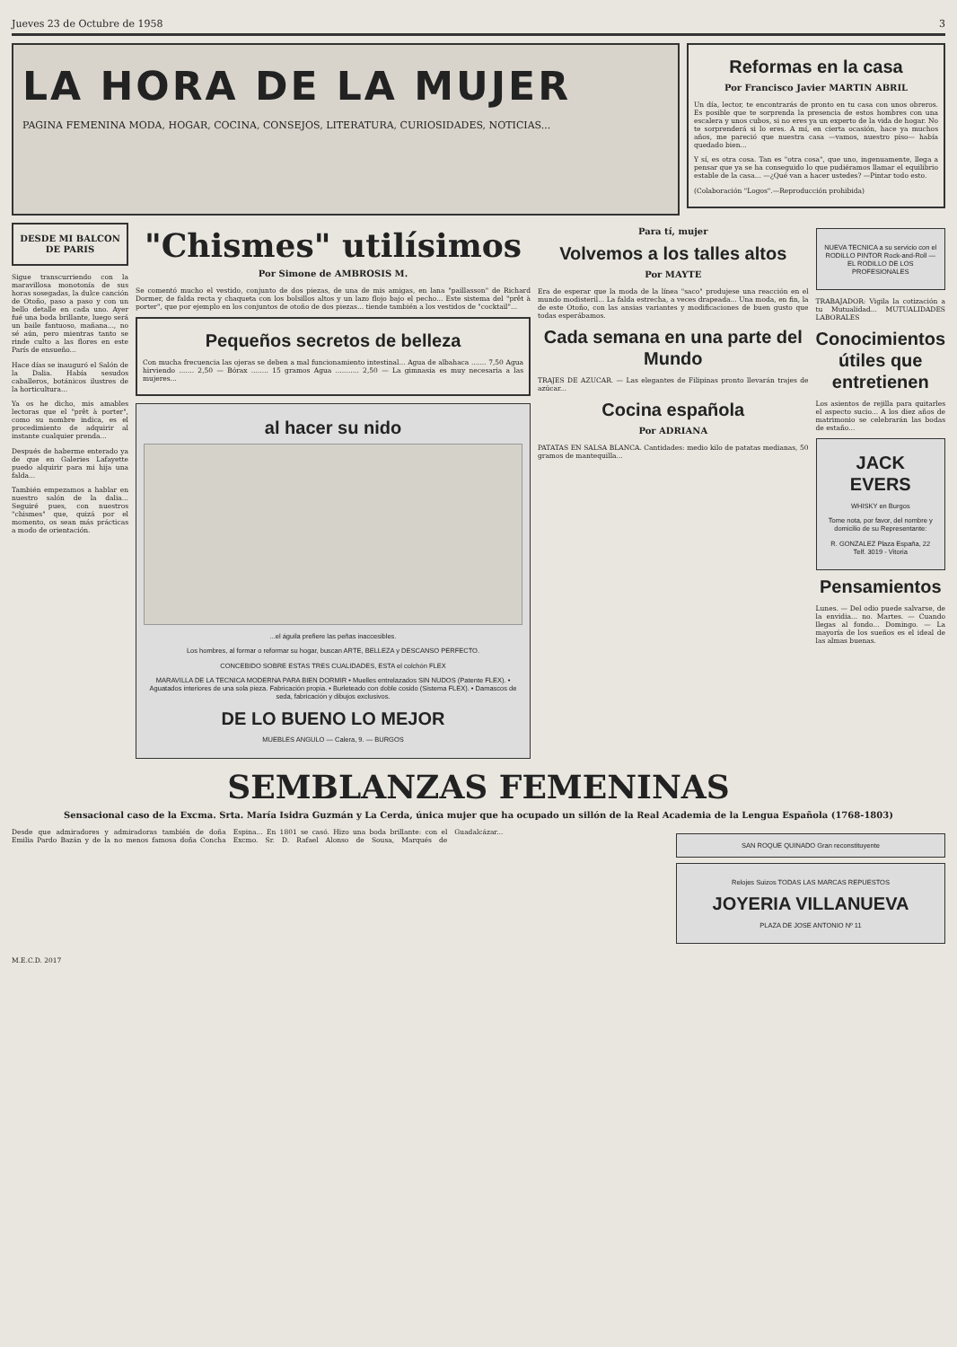Jueves 23 de Octubre de 1958 3
LA HORA DE LA MUJER
PAGINA FEMENINA MODA, HOGAR, COCINA, CONSEJOS, LITERATURA, CURIOSIDADES, NOTICIAS...
Reformas en la casa
Por Francisco Javier MARTIN ABRIL
Un día, lector, te encontrarás de pronto en tu casa con unos obreros. Es posible que te sorprenda la presencia de estos hombres con una escalera y unos cubos, si no eres ya un experto de la vida de hogar. No te sorprenderá si lo eres. A mí, en cierta ocasión, hace ya muchos años, me pareció que nuestra casa —vamos, nuestro piso— había quedado bien...
Y sí, es otra cosa. Tan es "otra cosa", que uno, ingenuamente, llega a pensar que ya se ha conseguido lo que pudiéramos llamar el equilibrio estable de la casa... —¿Qué van a hacer ustedes? —Pintar todo esto.
(Colaboración "Logos".—Reproducción prohibida)
DESDE MI BALCON DE PARIS
Sigue transcurriendo con la maravillosa monotonía de sus horas sosegadas, la dulce canción de Otoño, paso a paso y con un bello detalle en cada uno. Ayer fué una boda brillante, luego será un baile fantuoso, mañana..., no sé aún, pero mientras tanto se rinde culto a las flores en este París de ensueño...
Hace días se inauguró el Salón de la Dalia. Había sesudos caballeros, botánicos ilustres de la horticultura...
Ya os he dicho, mis amables lectoras que el "prêt à porter", como su nombre indica, es el procedimiento de adquirir al instante cualquier prenda...
Después de haberme enterado ya de que en Galeries Lafayette puedo alquirir para mi hija una falda...
También empezamos a hablar en nuestro salón de la dalia... Seguiré pues, con nuestros "chismes" que, quizá por el momento, os sean más prácticas a modo de orientación.
"Chismes" utilísimos
Por Simone de AMBROSIS M.
Se comentó mucho el vestido, conjunto de dos piezas, de una de mis amigas, en lana "paillasson" de Richard Dormer, de falda recta y chaqueta con los bolsillos altos y un lazo flojo bajo el pecho... Este sistema del "prêt à porter", que por ejemplo en los conjuntos de otoño de dos piezas... tiende también a los vestidos de "cocktail"...
Pequeños secretos de belleza
Con mucha frecuencia las ojeras se deben a mal funcionamiento intestinal... Agua de albahaca ....... 7,50 Agua hirviendo ....... 2,50 — Bórax ........ 15 gramos Agua ........... 2,50 — La gimnasia es muy necesaria a las mujeres...
al hacer su nido
...el águila prefiere las peñas inaccesibles.
Los hombres, al formar o reformar su hogar, buscan ARTE, BELLEZA y DESCANSO PERFECTO.
CONCEBIDO SOBRE ESTAS TRES CUALIDADES, ESTA el colchón FLEX
MARAVILLA DE LA TECNICA MODERNA PARA BIEN DORMIR • Muelles entrelazados SIN NUDOS (Patente FLEX). • Aguatados interiores de una sola pieza. Fabricación propia. • Burleteado con doble cosido (Sistema FLEX). • Damascos de seda, fabricación y dibujos exclusivos.
DE LO BUENO LO MEJOR
MUEBLES ANGULO — Calera, 9. — BURGOS
Para tí, mujer
Volvemos a los talles altos
Por MAYTE
Era de esperar que la moda de la línea "saco" produjese una reacción en el mundo modisteril... La falda estrecha, a veces drapeada... Una moda, en fin, la de este Otoño, con las ansias variantes y modificaciones de buen gusto que todas esperábamos.
Cada semana en una parte del Mundo
TRAJES DE AZUCAR. — Las elegantes de Filipinas pronto llevarán trajes de azúcar...
Cocina española
Por ADRIANA
PATATAS EN SALSA BLANCA. Cantidades: medio kilo de patatas medianas, 50 gramos de mantequilla...
NUEVA TECNICA a su servicio con el RODILLO PINTOR Rock-and-Roll — EL RODILLO DE LOS PROFESIONALES
TRABAJADOR: Vigila la cotización a tu Mutualidad... MUTUALIDADES LABORALES
Conocimientos útiles que entretienen
Los asientos de rejilla para quitarles el aspecto sucio... A los diez años de matrimonio se celebrarán las bodas de estaño...
JACK EVERS
WHISKY en Burgos
Tome nota, por favor, del nombre y domicilio de su Representante:
R. GONZALEZ Plaza España, 22 Telf. 3019 - Vitoria
Pensamientos
Lunes. — Del odio puede salvarse, de la envidia... no. Martes. — Cuando llegas al fondo... Domingo. — La mayoría de los sueños es el ideal de las almas buenas.
SEMBLANZAS FEMENINAS
Sensacional caso de la Excma. Srta. María Isidra Guzmán y La Cerda, única mujer que ha ocupado un sillón de la Real Academia de la Lengua Española (1768-1803)
Desde que admiradores y admiradoras también de doña Emilia Pardo Bazán y de la no menos famosa doña Concha Espina... En 1801 se casó. Hizo una boda brillante: con el Excmo. Sr. D. Rafael Alonso de Sousa, Marqués de Guadalcázar...
SAN ROQUE QUINADO Gran reconstituyente
Relojes Suizos TODAS LAS MARCAS REPUESTOS
JOYERIA VILLANUEVA
PLAZA DE JOSE ANTONIO Nº 11
M.E.C.D. 2017